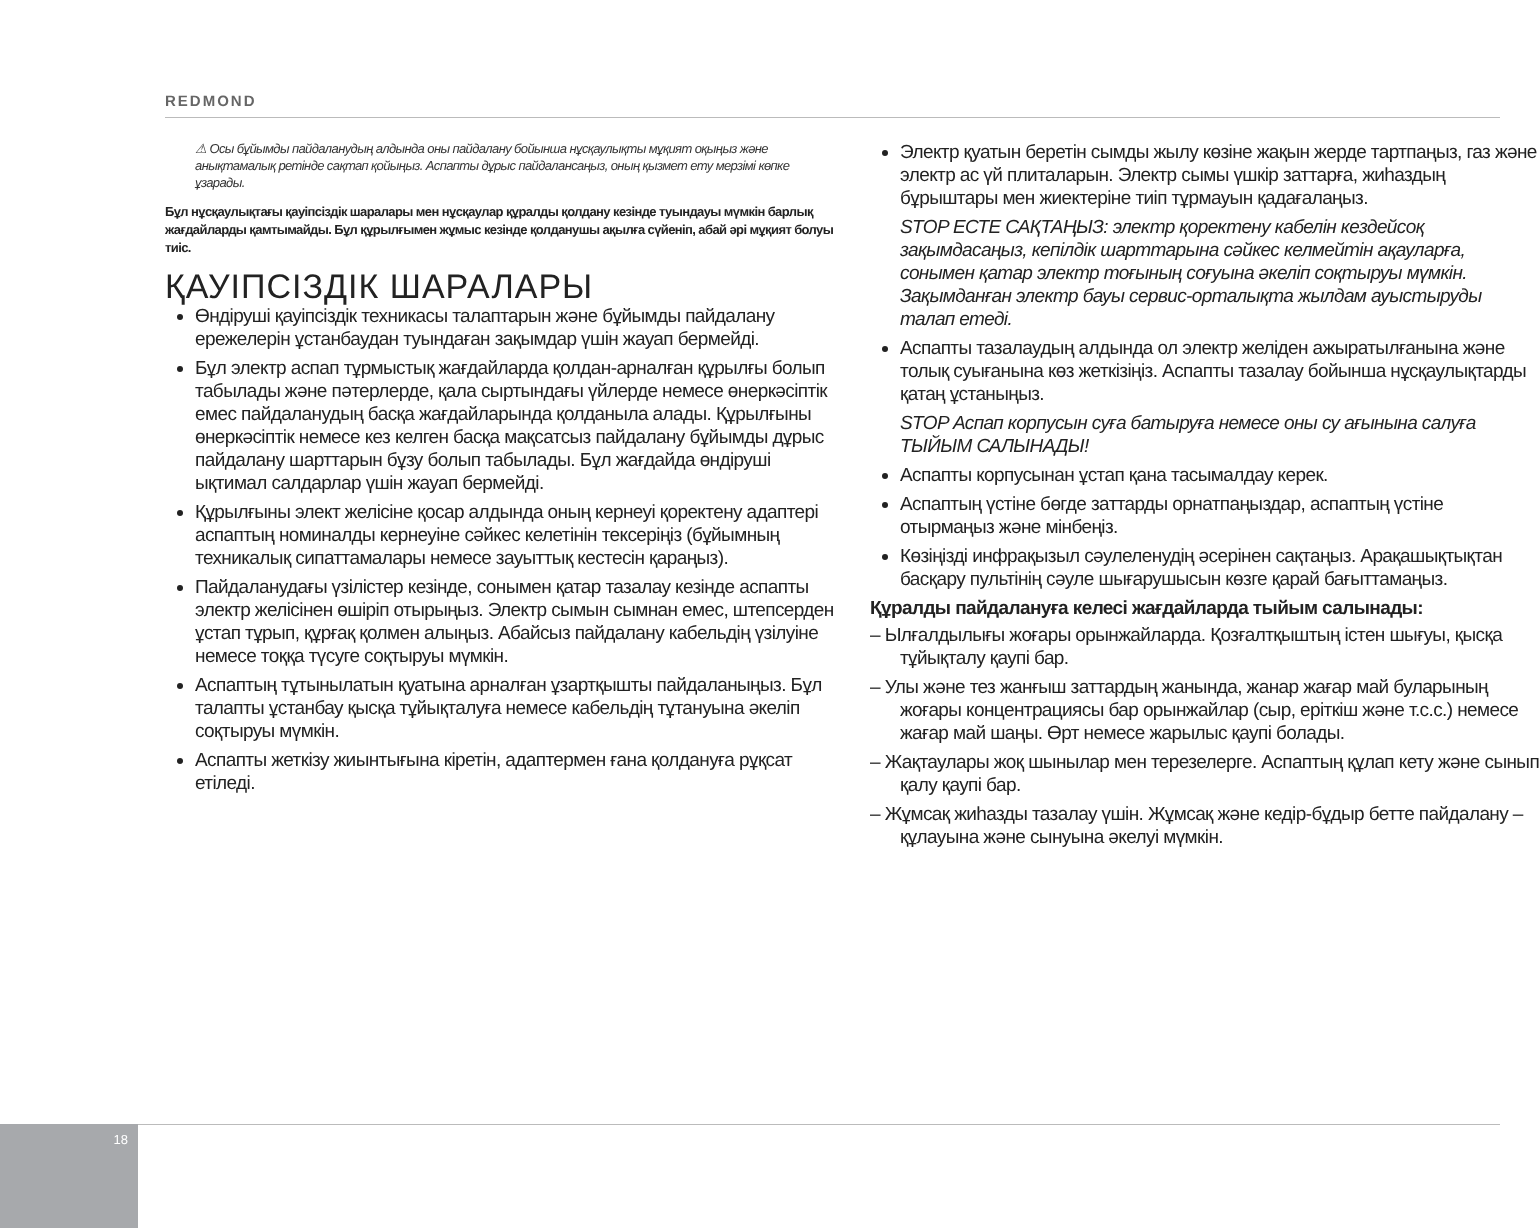REDMOND
⚠ Осы бұйымды пайдаланудың алдында оны пайдалану бойынша нұсқаулықты мұқият оқыңыз және анықтамалық ретінде сақтап қойыңыз. Аспапты дұрыс пайдалансаңыз, оның қызмет ету мерзімі көпке ұзарады.
Бұл нұсқаулықтағы қауіпсіздік шаралары мен нұсқаулар құралды қолдану кезінде туындауы мүмкін барлық жағдайларды қамтымайды. Бұл құрылғымен жұмыс кезінде қолданушы ақылға сүйеніп, абай әрі мұқият болуы тиіс.
ҚАУІПСІЗДІК ШАРАЛАРЫ
Өндіруші қауіпсіздік техникасы талаптарын және бұйымды пайдалану ережелерін ұстанбаудан туындаған зақымдар үшін жауап бермейді.
Бұл электр аспап тұрмыстық жағдайларда қолдан-арналған құрылғы болып табылады және пәтерлерде, қала сыртындағы үйлерде немесе өнеркәсіптік емес пайдаланудың басқа жағдайларында қолданыла алады. Құрылғыны өнеркәсіптік немесе кез келген басқа мақсатсыз пайдалану бұйымды дұрыс пайдалану шарттарын бұзу болып табылады. Бұл жағдайда өндіруші ықтимал салдарлар үшін жауап бермейді.
Құрылғыны элект желісіне қосар алдында оның кернеуі қоректену адаптері аспаптың номиналды кернеуіне сәйкес келетінін тексеріңіз (бұйымның техникалық сипаттамалары немесе зауыттық кестесін қараңыз).
Пайдаланудағы үзілістер кезінде, сонымен қатар тазалау кезінде аспапты электр желісінен өшіріп отырыңыз. Электр сымын сымнан емес, штепсерден ұстап тұрып, құрғақ қолмен алыңыз. Абайсыз пайдалану кабельдің үзілуіне немесе тоққа түсуге соқтыруы мүмкін.
Аспаптың тұтынылатын қуатына арналған ұзартқышты пайдаланыңыз. Бұл талапты ұстанбау қысқа тұйықталуға немесе кабельдің тұтануына әкеліп соқтыруы мүмкін.
Аспапты жеткізу жиынтығына кіретін, адаптермен ғана қолдануға рұқсат етіледі.
Электр қуатын беретін сымды жылу көзіне жақын жерде тартпаңыз, газ және электр ас үй плиталарын. Электр сымы үшкір заттарға, жиһаздың бұрыштары мен жиектеріне тиіп тұрмауын қадағалаңыз.
STOP ЕСТЕ САҚТАҢЫЗ: электр қоректену кабелін кездейсоқ зақымдасаңыз, кепілдік шарттарына сәйкес келмейтін ақауларға, сонымен қатар электр тоғының соғуына әкеліп соқтыруы мүмкін. Зақымданған электр бауы сервис-орталықта жылдам ауыстыруды талап етеді.
Аспапты тазалаудың алдында ол электр желіден ажыратылғанына және толық суығанына көз жеткізіңіз. Аспапты тазалау бойынша нұсқаулықтарды қатаң ұстаныңыз.
STOP Аспап корпусын суға батыруға немесе оны су ағынына салуға ТЫЙЫМ САЛЫНАДЫ!
Аспапты корпусынан ұстап қана тасымалдау керек.
Аспаптың үстіне бөгде заттарды орнатпаңыздар, аспаптың үстіне отырмаңыз және мінбеңіз.
Көзіңізді инфрақызыл сәулеленудің әсерінен сақтаңыз. Арақашықтықтан басқару пультінің сәуле шығарушысын көзге қарай бағыттамаңыз.
Құралды пайдалануға келесі жағдайларда тыйым салынады:
– Ылғалдылығы жоғары орынжайларда. Қозғалтқыштың істен шығуы, қысқа тұйықталу қаупі бар.
– Улы және тез жанғыш заттардың жанында, жанар жағар май буларының жоғары концентрациясы бар орынжайлар (сыр, еріткіш және т.с.с.) немесе жағар май шаңы. Өрт немесе жарылыс қаупі болады.
– Жақтаулары жоқ шынылар мен терезелерге. Аспаптың құлап кету және сынып қалу қаупі бар.
– Жұмсақ жиһазды тазалау үшін. Жұмсақ және кедір-бұдыр бетте пайдалану – құлауына және сынуына әкелуі мүмкін.
18